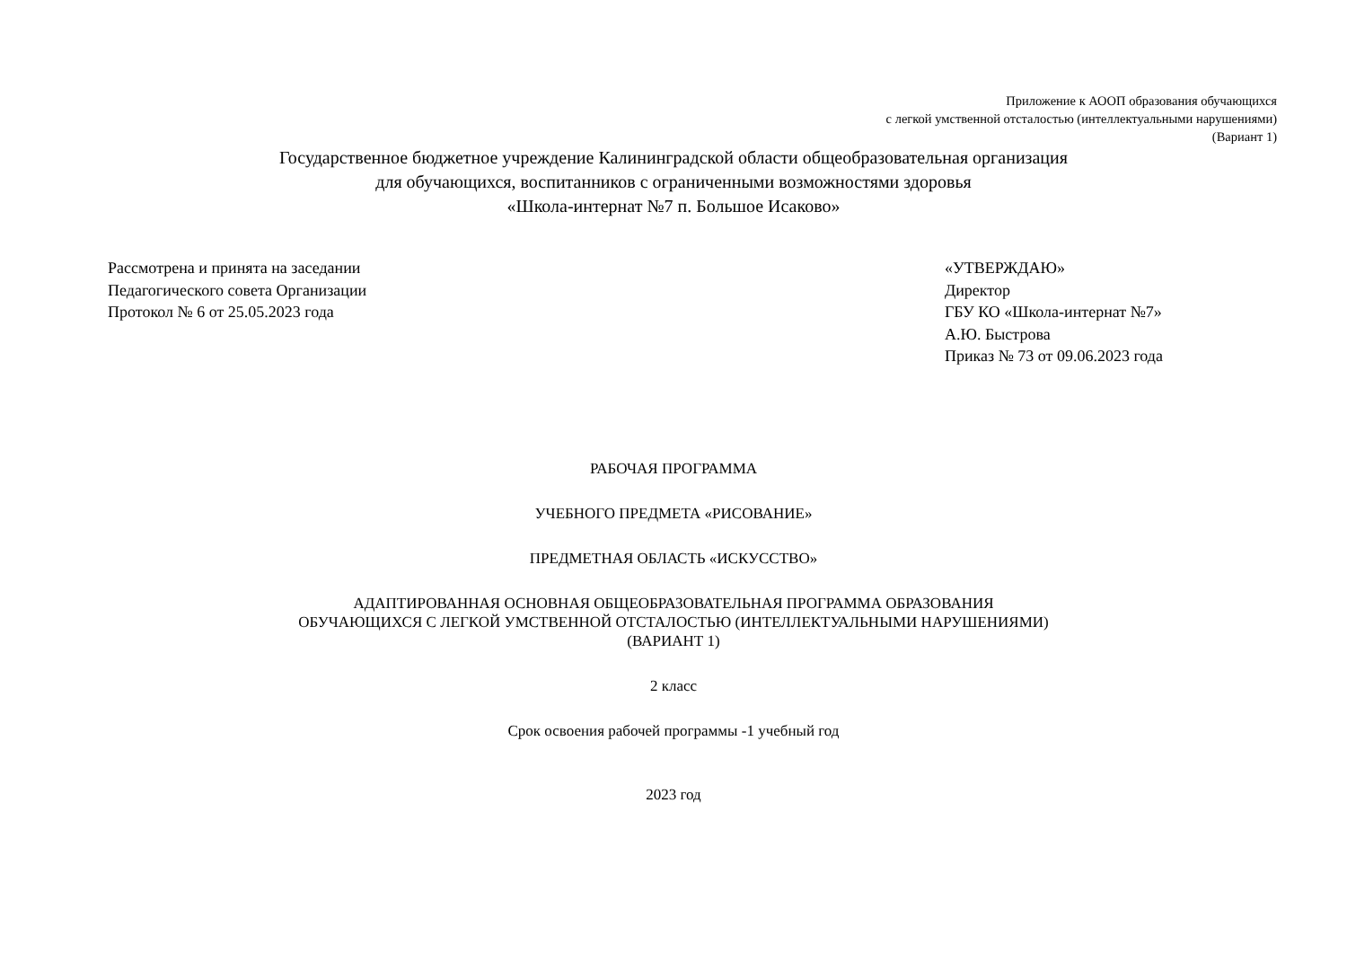Приложение к АООП образования обучающихся
с легкой умственной отсталостью (интеллектуальными нарушениями)
(Вариант 1)
Государственное бюджетное учреждение Калининградской области общеобразовательная организация
для обучающихся, воспитанников с ограниченными возможностями здоровья
«Школа-интернат №7 п. Большое Исаково»
Рассмотрена и принята на заседании
Педагогического совета Организации
Протокол № 6 от 25.05.2023 года
«УТВЕРЖДАЮ»
Директор
ГБУ КО «Школа-интернат №7»
А.Ю. Быстрова
Приказ № 73 от 09.06.2023 года
РАБОЧАЯ ПРОГРАММА
УЧЕБНОГО ПРЕДМЕТА «РИСОВАНИЕ»
ПРЕДМЕТНАЯ ОБЛАСТЬ «ИСКУССТВО»
АДАПТИРОВАННАЯ ОСНОВНАЯ ОБЩЕОБРАЗОВАТЕЛЬНАЯ ПРОГРАММА ОБРАЗОВАНИЯ
ОБУЧАЮЩИХСЯ С ЛЕГКОЙ УМСТВЕННОЙ ОТСТАЛОСТЬЮ (ИНТЕЛЛЕКТУАЛЬНЫМИ НАРУШЕНИЯМИ)
(ВАРИАНТ 1)
2 класс
Срок освоения рабочей программы -1 учебный год
2023 год